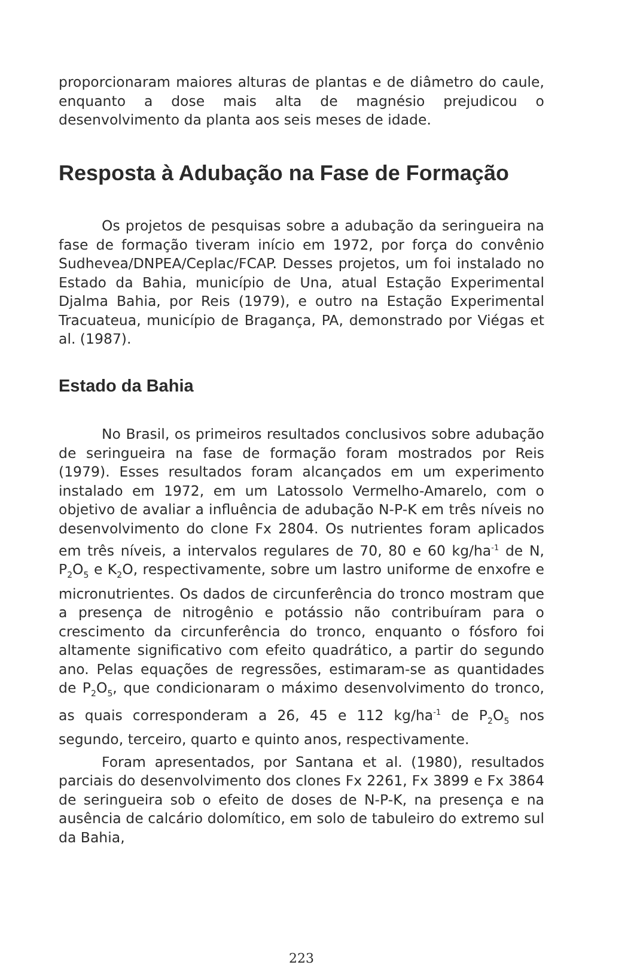proporcionaram maiores alturas de plantas e de diâmetro do caule, enquanto a dose mais alta de magnésio prejudicou o desenvolvimento da planta aos seis meses de idade.
Resposta à Adubação na Fase de Formação
Os projetos de pesquisas sobre a adubação da seringueira na fase de formação tiveram início em 1972, por força do convênio Sudhevea/DNPEA/Ceplac/FCAP. Desses projetos, um foi instalado no Estado da Bahia, município de Una, atual Estação Experimental Djalma Bahia, por Reis (1979), e outro na Estação Experimental Tracuateua, município de Bragança, PA, demonstrado por Viégas et al. (1987).
Estado da Bahia
No Brasil, os primeiros resultados conclusivos sobre adubação de seringueira na fase de formação foram mostrados por Reis (1979). Esses resultados foram alcançados em um experimento instalado em 1972, em um Latossolo Vermelho-Amarelo, com o objetivo de avaliar a influência de adubação N-P-K em três níveis no desenvolvimento do clone Fx 2804. Os nutrientes foram aplicados em três níveis, a intervalos regulares de 70, 80 e 60 kg/ha<sup>-1</sup> de N, P<sub>2</sub>O<sub>5</sub> e K<sub>2</sub>O, respectivamente, sobre um lastro uniforme de enxofre e micronutrientes. Os dados de circunferência do tronco mostram que a presença de nitrogênio e potássio não contribuíram para o crescimento da circunferência do tronco, enquanto o fósforo foi altamente significativo com efeito quadrático, a partir do segundo ano. Pelas equações de regressões, estimaram-se as quantidades de P<sub>2</sub>O<sub>5</sub>, que condicionaram o máximo desenvolvimento do tronco, as quais corresponderam a 26, 45 e 112 kg/ha<sup>-1</sup> de P<sub>2</sub>O<sub>5</sub> nos segundo, terceiro, quarto e quinto anos, respectivamente.
Foram apresentados, por Santana et al. (1980), resultados parciais do desenvolvimento dos clones Fx 2261, Fx 3899 e Fx 3864 de seringueira sob o efeito de doses de N-P-K, na presença e na ausência de calcário dolomítico, em solo de tabuleiro do extremo sul da Bahia,
223